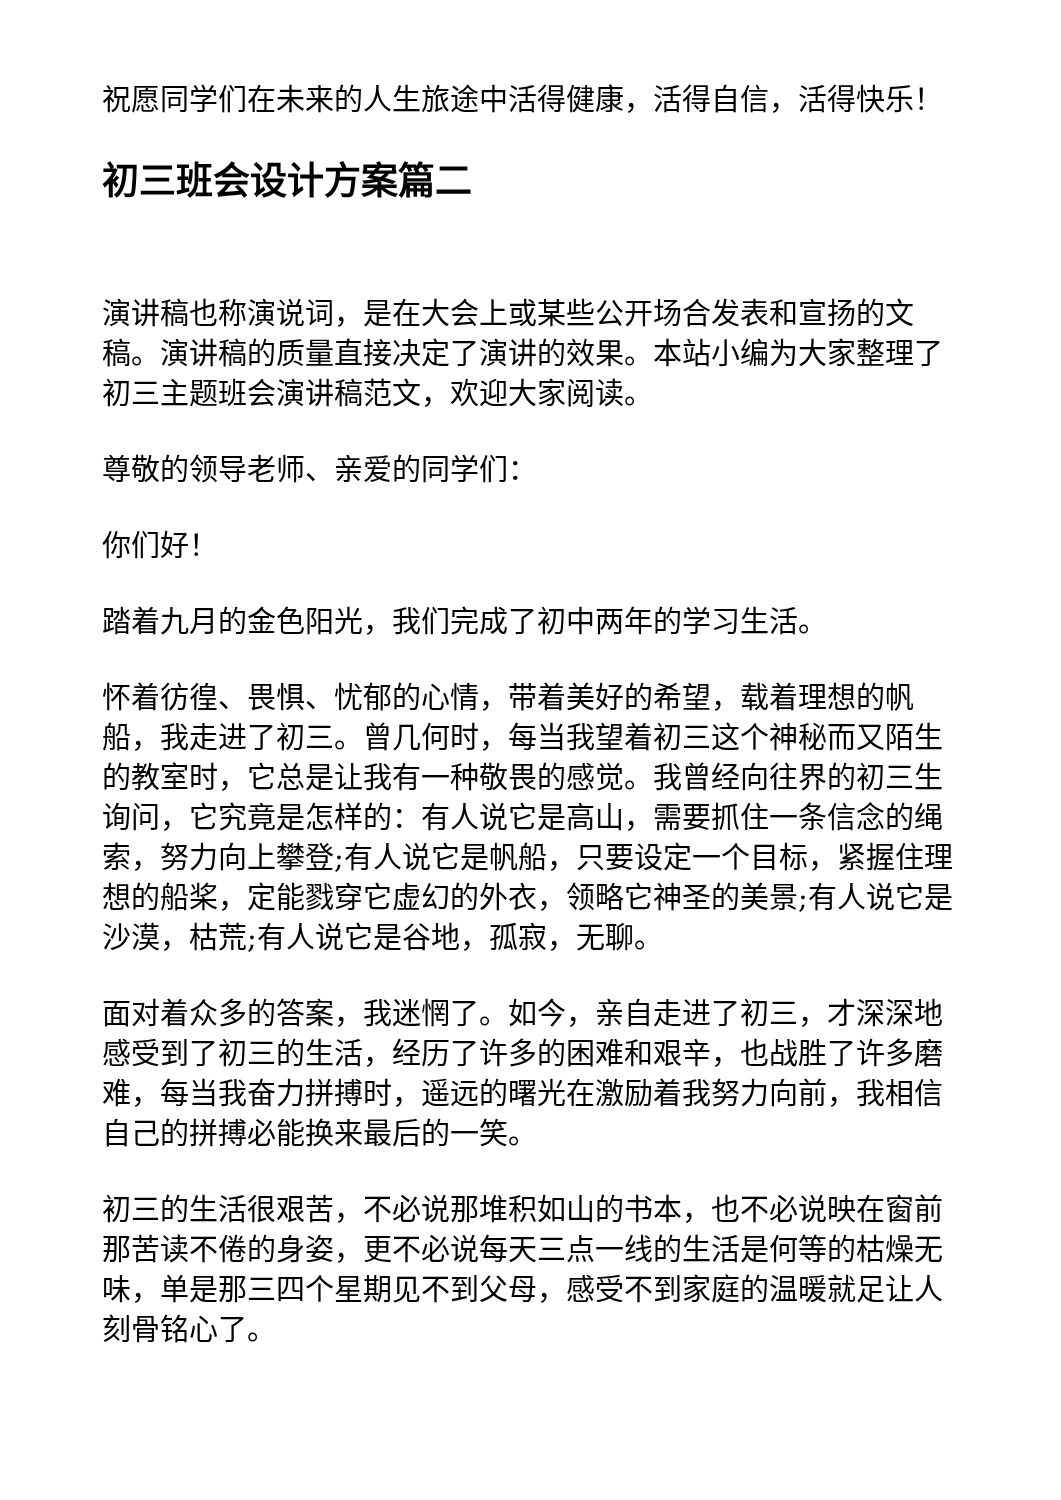祝愿同学们在未来的人生旅途中活得健康，活得自信，活得快乐！
初三班会设计方案篇二
演讲稿也称演说词，是在大会上或某些公开场合发表和宣扬的文稿。演讲稿的质量直接决定了演讲的效果。本站小编为大家整理了初三主题班会演讲稿范文，欢迎大家阅读。
尊敬的领导老师、亲爱的同学们：
你们好！
踏着九月的金色阳光，我们完成了初中两年的学习生活。
怀着彷徨、畏惧、忧郁的心情，带着美好的希望，载着理想的帆船，我走进了初三。曾几何时，每当我望着初三这个神秘而又陌生的教室时，它总是让我有一种敬畏的感觉。我曾经向往界的初三生询问，它究竟是怎样的：有人说它是高山，需要抓住一条信念的绳索，努力向上攀登;有人说它是帆船，只要设定一个目标，紧握住理想的船桨，定能戮穿它虚幻的外衣，领略它神圣的美景;有人说它是沙漠，枯荒;有人说它是谷地，孤寂，无聊。
面对着众多的答案，我迷惘了。如今，亲自走进了初三，才深深地感受到了初三的生活，经历了许多的困难和艰辛，也战胜了许多磨难，每当我奋力拼搏时，遥远的曙光在激励着我努力向前，我相信自己的拼搏必能换来最后的一笑。
初三的生活很艰苦，不必说那堆积如山的书本，也不必说映在窗前那苦读不倦的身姿，更不必说每天三点一线的生活是何等的枯燥无味，单是那三四个星期见不到父母，感受不到家庭的温暖就足让人刻骨铭心了。